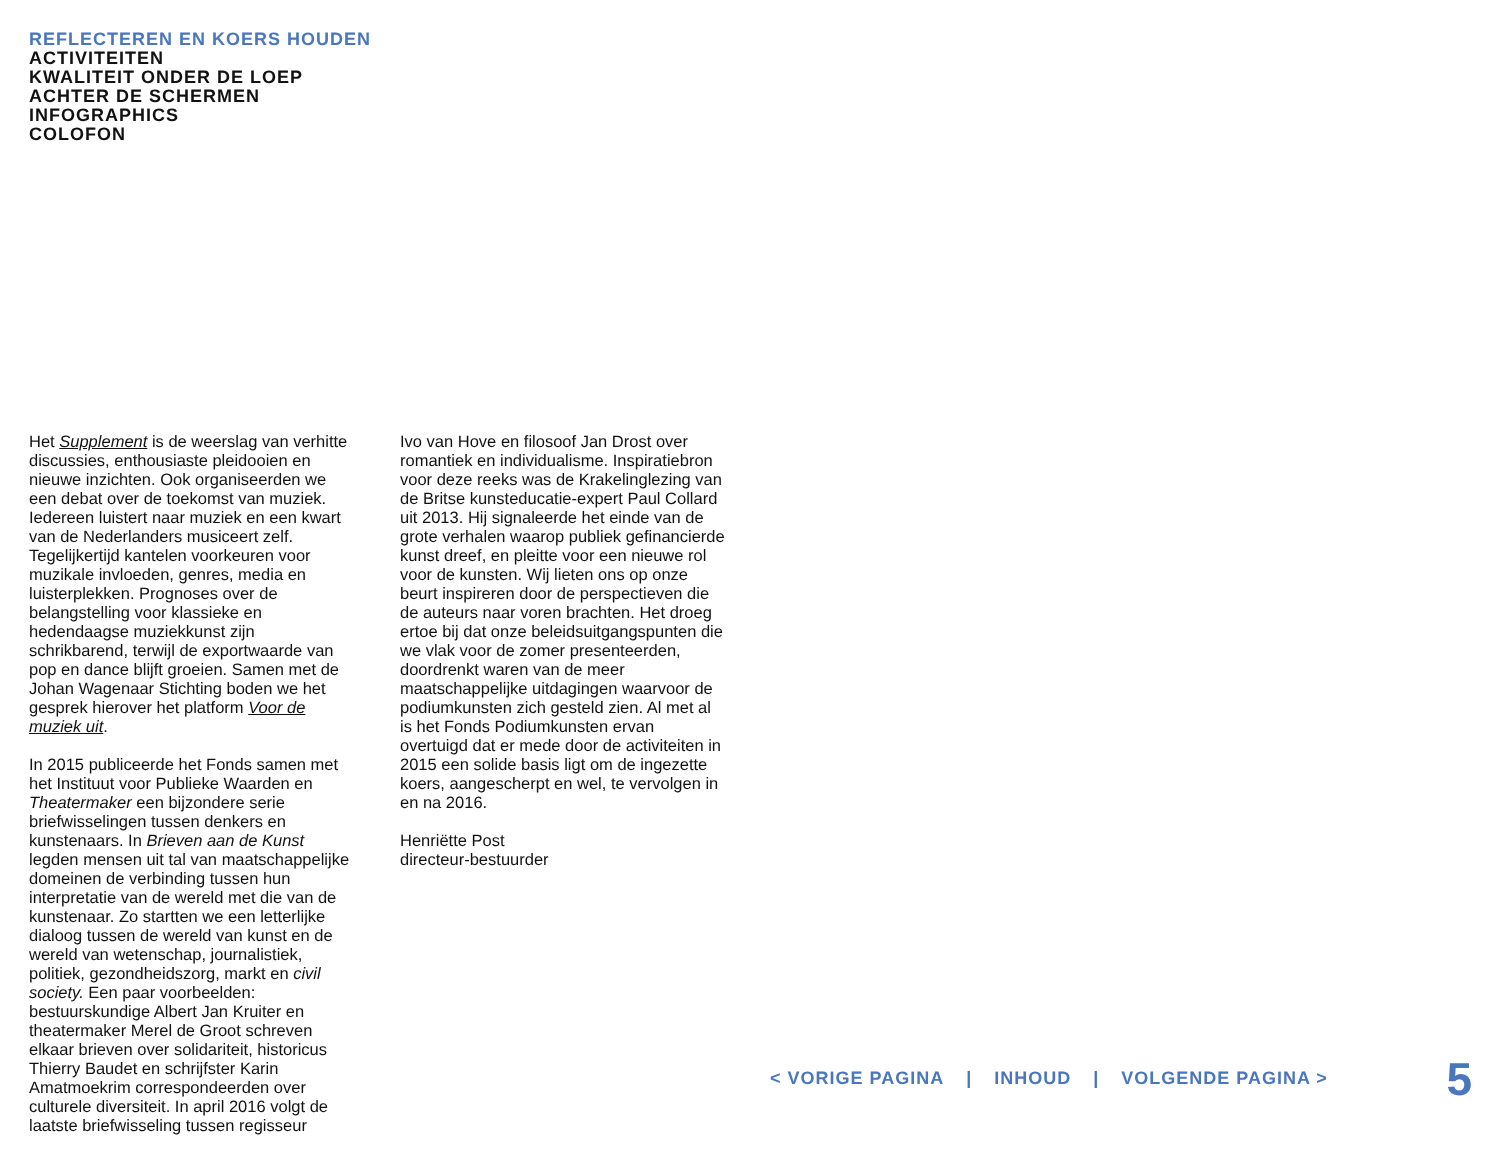REFLECTEREN EN KOERS HOUDEN
ACTIVITEITEN
KWALITEIT ONDER DE LOEP
ACHTER DE SCHERMEN
INFOGRAPHICS
COLOFON
Het Supplement is de weerslag van verhitte discussies, enthousiaste pleidooien en nieuwe inzichten. Ook organiseerden we een debat over de toekomst van muziek. Iedereen luistert naar muziek en een kwart van de Nederlanders musiceert zelf. Tegelijkertijd kantelen voorkeuren voor muzikale invloeden, genres, media en luisterplekken. Prognoses over de belangstelling voor klassieke en hedendaagse muziekkunst zijn schrikbarend, terwijl de exportwaarde van pop en dance blijft groeien. Samen met de Johan Wagenaar Stichting boden we het gesprek hierover het platform Voor de muziek uit.
In 2015 publiceerde het Fonds samen met het Instituut voor Publieke Waarden en Theatermaker een bijzondere serie briefwisselingen tussen denkers en kunstenaars. In Brieven aan de Kunst legden mensen uit tal van maatschappelijke domeinen de verbinding tussen hun interpretatie van de wereld met die van de kunstenaar. Zo startten we een letterlijke dialoog tussen de wereld van kunst en de wereld van wetenschap, journalistiek, politiek, gezondheidszorg, markt en civil society. Een paar voorbeelden: bestuurskundige Albert Jan Kruiter en theatermaker Merel de Groot schreven elkaar brieven over solidariteit, historicus Thierry Baudet en schrijfster Karin Amatmoekrim correspondeerden over culturele diversiteit. In april 2016 volgt de laatste briefwisseling tussen regisseur
Ivo van Hove en filosoof Jan Drost over romantiek en individualisme. Inspiratiebron voor deze reeks was de Krakelinglezing van de Britse kunsteducatie-expert Paul Collard uit 2013. Hij signaleerde het einde van de grote verhalen waarop publiek gefinancierde kunst dreef, en pleitte voor een nieuwe rol voor de kunsten. Wij lieten ons op onze beurt inspireren door de perspectieven die de auteurs naar voren brachten. Het droeg ertoe bij dat onze beleidsuitgangspunten die we vlak voor de zomer presenteerden, doordrenkt waren van de meer maatschappelijke uitdagingen waarvoor de podiumkunsten zich gesteld zien. Al met al is het Fonds Podiumkunsten ervan overtuigd dat er mede door de activiteiten in 2015 een solide basis ligt om de ingezette koers, aangescherpt en wel, te vervolgen in en na 2016.
Henriëtte Post
directeur-bestuurder
< VORIGE PAGINA | INHOUD | VOLGENDE PAGINA >
5